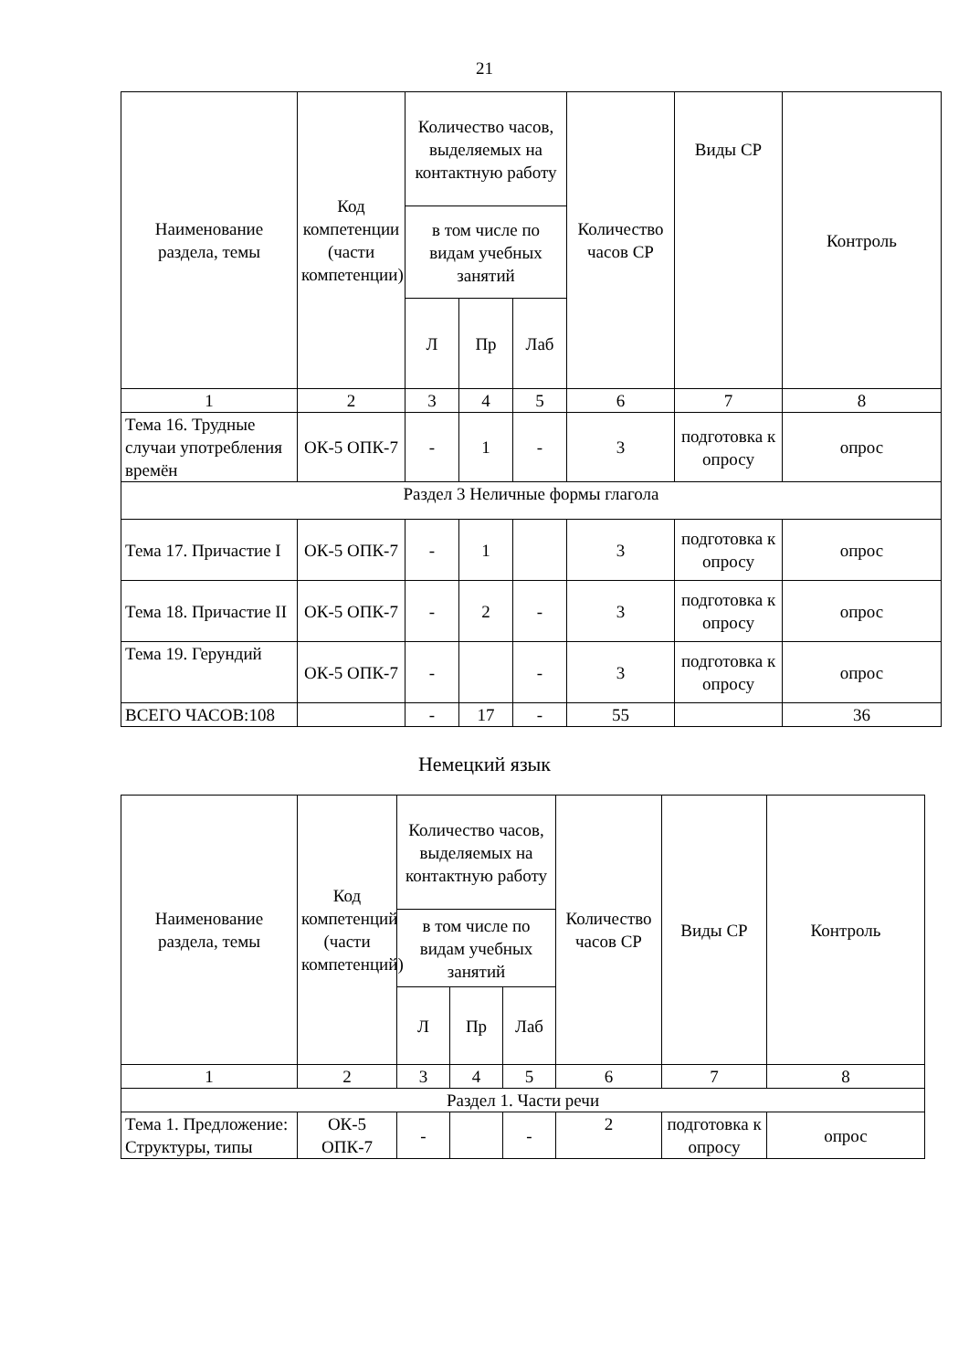21
| Наименование раздела, темы | Код компетенции (части компетенции) | Количество часов, выделяемых на контактную работу | | | Количество часов СР | Виды СР | Контроль |
| --- | --- | --- | --- | --- | --- | --- | --- |
| | | в том числе по видам учебных занятий | | | | | |
| | | Л | Пр | Лаб | | | |
| 1 | 2 | 3 | 4 | 5 | 6 | 7 | 8 |
| Тема 16. Трудные случаи употребления времён | ОК-5 ОПК-7 | - | 1 | - | 3 | подготовка к опросу | опрос |
| Раздел 3 Неличные формы глагола | | | | | | | |
| Тема 17. Причастие I | ОК-5 ОПК-7 | - | 1 | | 3 | подготовка к опросу | опрос |
| Тема 18. Причастие II | ОК-5 ОПК-7 | - | 2 | - | 3 | подготовка к опросу | опрос |
| Тема 19. Герундий | ОК-5 ОПК-7 | - | | - | 3 | подготовка к опросу | опрос |
| ВСЕГО ЧАСОВ:108 | | - | 17 | - | 55 | | 36 |
Немецкий язык
| Наименование раздела, темы | Код компетенций (части компетенций) | Количество часов, выделяемых на контактную работу | | | Количество часов СР | Виды СР | Контроль |
| --- | --- | --- | --- | --- | --- | --- | --- |
| | | в том числе по видам учебных занятий | | | | | |
| | | Л | Пр | Лаб | | | |
| 1 | 2 | 3 | 4 | 5 | 6 | 7 | 8 |
| Раздел 1. Части речи | | | | | | | |
| Тема 1. Предложение: Структуры, типы | ОК-5 ОПК-7 | - | | - | 2 | подготовка к опросу | опрос |